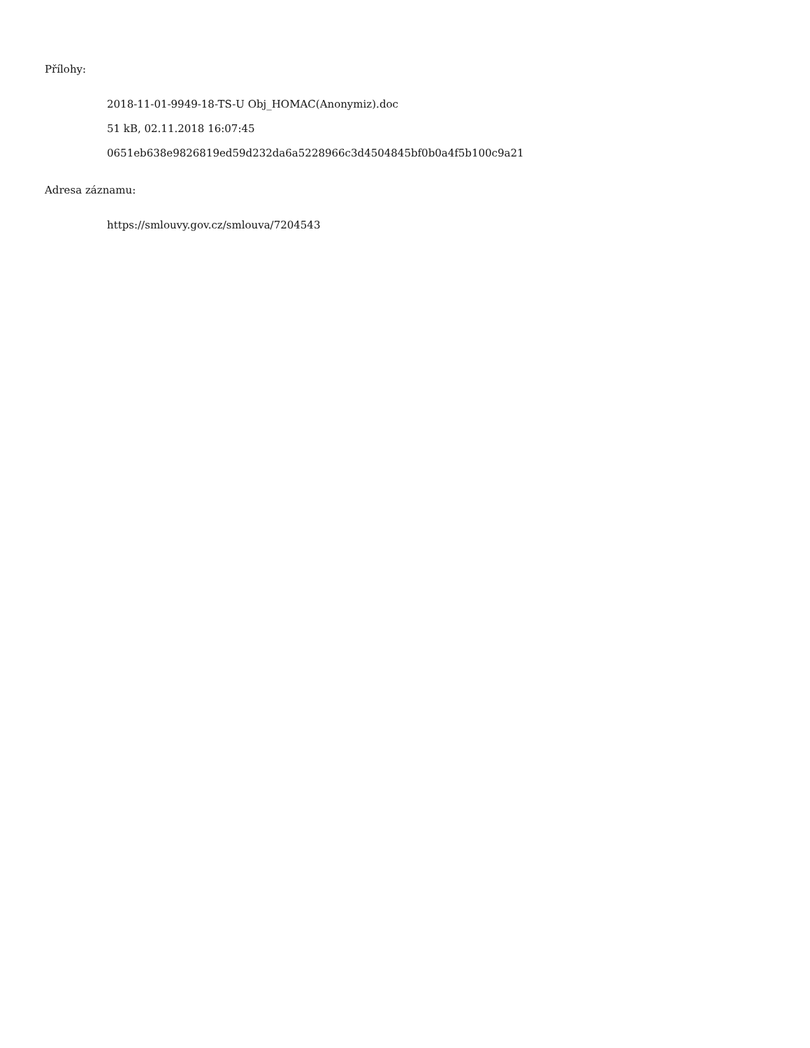Přílohy:
2018-11-01-9949-18-TS-U Obj_HOMAC(Anonymiz).doc
51 kB, 02.11.2018 16:07:45
0651eb638e9826819ed59d232da6a5228966c3d4504845bf0b0a4f5b100c9a21
Adresa záznamu:
https://smlouvy.gov.cz/smlouva/7204543